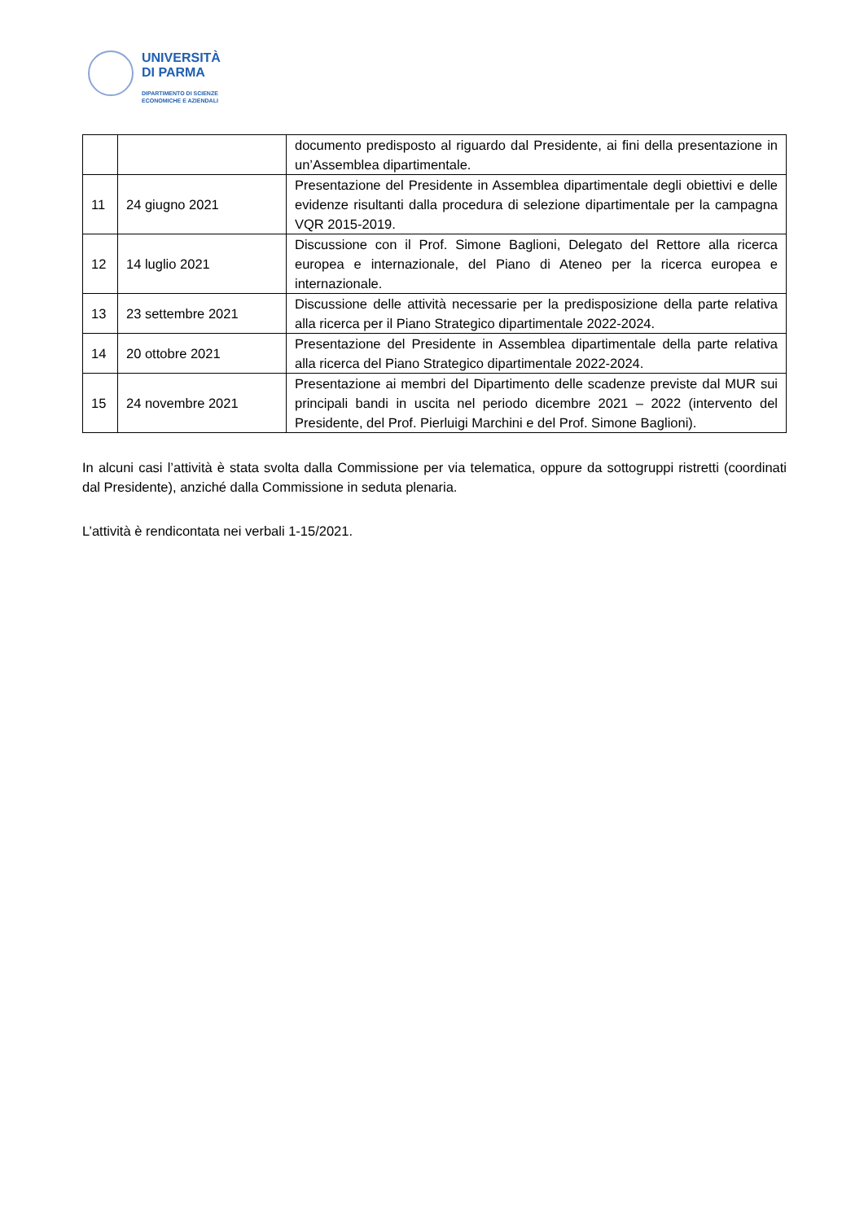UNIVERSITÀ
DI PARMA
DIPARTIMENTO DI SCIENZE
ECONOMICHE E AZIENDALI
| | | documento predisposto al riguardo dal Presidente, ai fini della presentazione in un’Assemblea dipartimentale. |
| 11 | 24 giugno 2021 | Presentazione del Presidente in Assemblea dipartimentale degli obiettivi e delle evidenze risultanti dalla procedura di selezione dipartimentale per la campagna VQR 2015-2019. |
| 12 | 14 luglio 2021 | Discussione con il Prof. Simone Baglioni, Delegato del Rettore alla ricerca europea e internazionale, del Piano di Ateneo per la ricerca europea e internazionale. |
| 13 | 23 settembre 2021 | Discussione delle attività necessarie per la predisposizione della parte relativa alla ricerca per il Piano Strategico dipartimentale 2022-2024. |
| 14 | 20 ottobre 2021 | Presentazione del Presidente in Assemblea dipartimentale della parte relativa alla ricerca del Piano Strategico dipartimentale 2022-2024. |
| 15 | 24 novembre 2021 | Presentazione ai membri del Dipartimento delle scadenze previste dal MUR sui principali bandi in uscita nel periodo dicembre 2021 – 2022 (intervento del Presidente, del Prof. Pierluigi Marchini e del Prof. Simone Baglioni). |
In alcuni casi l’attività è stata svolta dalla Commissione per via telematica, oppure da sottogruppi ristretti (coordinati dal Presidente), anziché dalla Commissione in seduta plenaria.
L’attività è rendicontata nei verbali 1-15/2021.